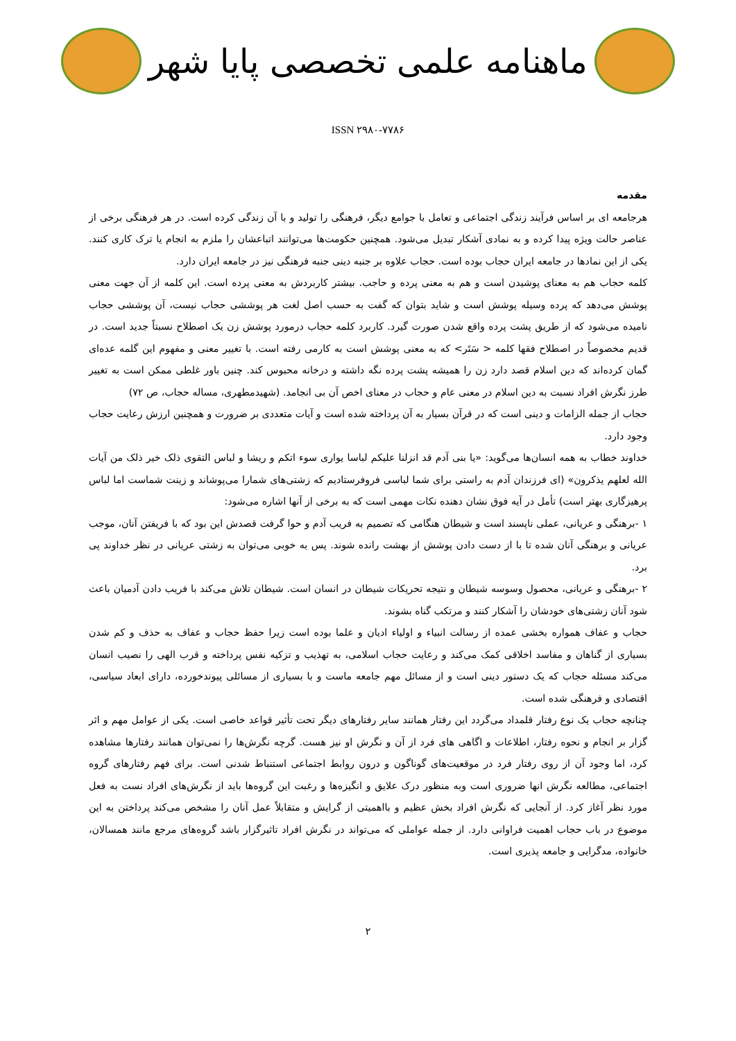ماهنامه علمی تخصصی پایا شهر
ISSN ۲۹۸۰-۷۷۸۶
مقدمه
هرجامعه ای بر اساس فرآیند زندگی اجتماعی و تعامل با جوامع دیگر، فرهنگی را تولید و با آن زندگی کرده است. در هر فرهنگی برخی از عناصر حالت ویژه پیدا کرده و به نمادی آشکار تبدیل می‌شود. همچنین حکومت‌ها می‌توانند اتباعشان را ملزم به انجام یا ترک کاری کنند. یکی از این نمادها در جامعه ایران حجاب بوده است. حجاب علاوه بر جنبه دینی جنبه فرهنگی نیز در جامعه ایران دارد.
کلمه حجاب هم به معنای پوشیدن است و هم به معنی پرده و حاجب. بیشتر کاربردش به معنی پرده است. این کلمه از آن جهت معنی پوشش می‌دهد که پرده وسیله پوشش است و شاید بتوان که گفت به حسب اصل لغت هر پوششی حجاب نیست، آن پوششی حجاب نامیده می‌شود که از طریق پشت پرده واقع شدن صورت گیرد. کاربرد کلمه حجاب درمورد پوشش زن یک اصطلاح نسبتاً جدید است. در قدیم مخصوصاً در اصطلاح فقها کلمه < سَتَر> که به معنی پوشش است به کارمی رفته است. با تغییر معنی و مفهوم این گلمه عده‌ای گمان کرده‌اند که دین اسلام قصد دارد زن را همیشه پشت پرده نگه داشته و درخانه محبوس کند. چنین باور غلطی ممکن است به تغییر طرز نگرش افراد نسبت به دین اسلام در معنی عام و حجاب در معنای اخص آن بی انجامد. (شهیدمطهری، مساله حجاب، ص ۷۲)
حجاب از جمله الزامات و دینی است که در قرآن بسیار به آن پرداخته شده است و آیات متعددی بر ضرورت و همچنین ارزش رعایت حجاب وجود دارد.
خداوند خطاب به همه انسان‌ها می‌گوید: «یا بنی آدم قد انزلنا علیکم لباسا یواری سوء اتکم و ریشا و لباس التقوی ذلک خیر ذلک من آیات الله لعلهم یذکرون» (ای فرزندان آدم به راستی برای شما لباسی فروفرستادیم که زشتی‌های شمارا می‌پوشاند و زینت شماست اما لباس پرهیزگاری بهتر است) تأمل در آیه فوق نشان دهنده نکات مهمی است که به برخی از آنها اشاره می‌شود:
۱ -برهنگی و عریانی، عملی ناپسند است و شیطان هنگامی که تصمیم به فریب آدم و حوا گرفت قصدش این بود که با فریفتن آنان، موجب عریانی و برهنگی آنان شده تا با از دست دادن پوشش از بهشت رانده شوند. پس به خوبی می‌توان به زشتی عریانی در نظر خداوند پی برد.
۲ -برهنگی و عریانی، محصول وسوسه شیطان و نتیجه تحریکات شیطان در انسان است. شیطان تلاش می‌کند با فریب دادن آدمیان باعث شود آنان زشتی‌های خودشان را آشکار کنند و مرتکب گناه بشوند.
حجاب و عفاف همواره بخشی عمده از رسالت انبیاء و اولیاء ادیان و علما بوده است زیرا حفظ حجاب و عفاف به حذف و کم شدن بسیاری از گناهان و مفاسد اخلاقی کمک می‌کند و رعایت حجاب اسلامی، به تهذیب و تزکیه نفس پرداخته و قرب الهی را نصیب انسان می‌کند مسئله حجاب که یک دستور دینی است و از مسائل مهم جامعه ماست و با بسیاری از مسائلی پیوندخورده، دارای ابعاد سیاسی، اقتصادی و فرهنگی شده است.
چنانچه حجاب یک نوع رفتار قلمداد می‌گردد این رفتار همانند سایر رفتارهای دیگر تحت تأثیر قواعد خاصی است. یکی از عوامل مهم و اثر گزار بر انجام و نحوه رفتار، اطلاعات و اگاهی های فرد از آن و نگرش او نیز هست. گرچه نگرش‌ها را نمی‌توان همانند رفتارها مشاهده کرد، اما وجود آن از روی رفتار فرد در موقعیت‌های گوناگون و درون روابط اجتماعی استنباط شدنی است. برای فهم رفتارهای گروه اجتماعی، مطالعه نگرش انها ضروری است وبه منظور درک علایق و انگیزه‌ها و رغبت این گروه‌ها باید از نگرش‌های افراد نست به فعل مورد نظر آغاز کرد. از آنجایی که نگرش افراد بخش عظیم و بااهمیتی از گرایش و متقابلاً عمل آنان را مشخص می‌کند پرداختن به این موضوع در باب حجاب اهمیت فراوانی دارد. از جمله عواملی که می‌تواند در نگرش افراد تاثیرگزار باشد گروه‌های مرجع مانند همسالان، خانواده، مدگرایی و جامعه پذیری است.
۲